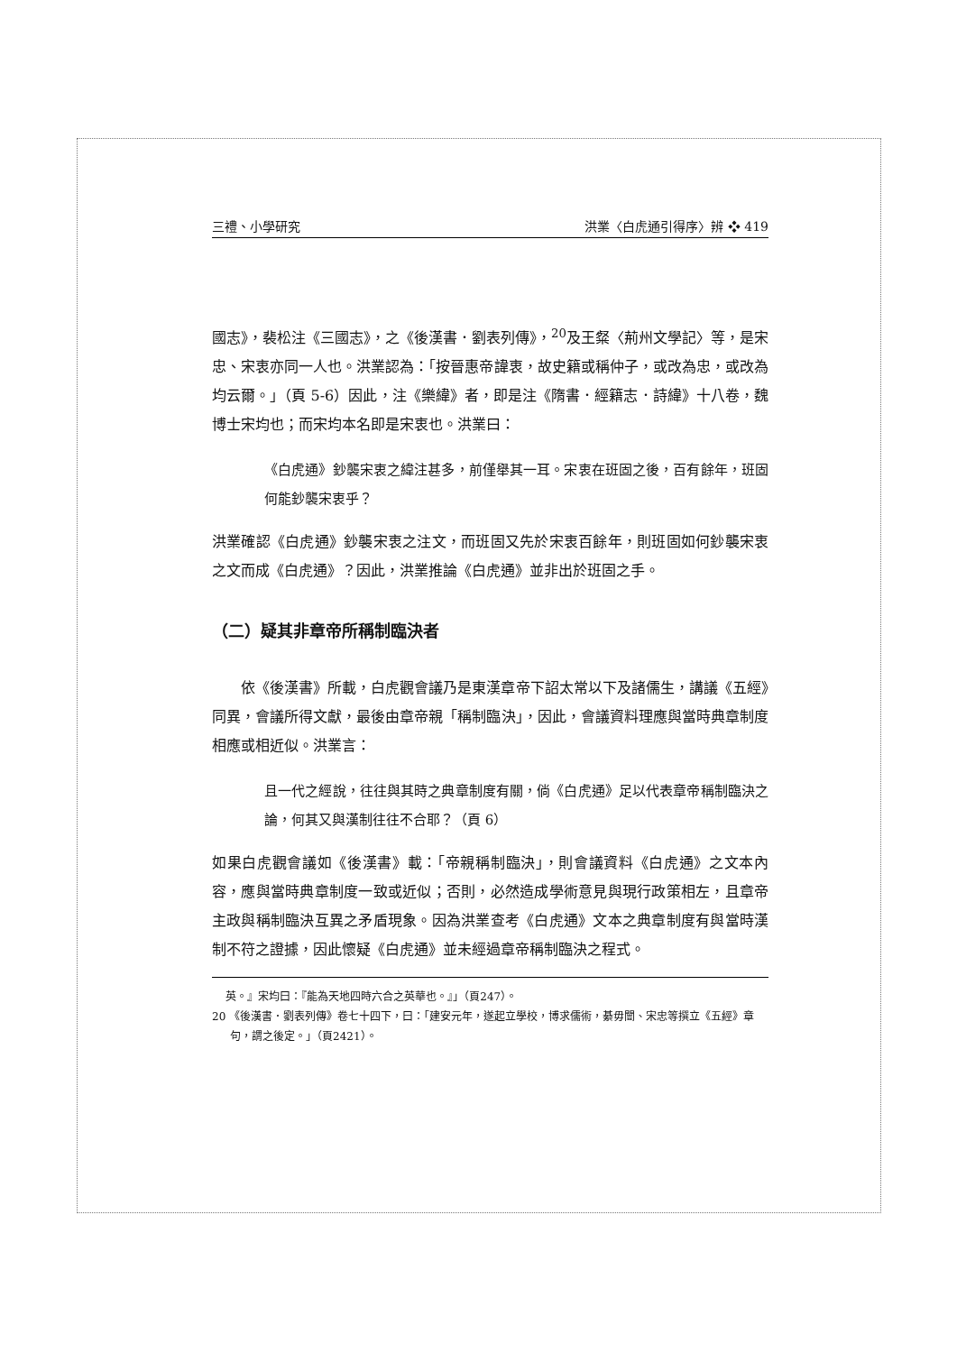三禮、小學研究 洪業〈白虎通引得序〉辨 ❖ 419
國志》，裴松注《三國志》，之《後漢書．劉表列傳》，<sup>20</sup>及王粲〈荊州文學記〉等，是宋忠、宋衷亦同一人也。洪業認為：「按晉惠帝諱衷，故史籍或稱仲子，或改為忠，或改為均云爾。」（頁 5-6）因此，注《樂緯》者，即是注《隋書．經籍志．詩緯》十八卷，魏博士宋均也；而宋均本名即是宋衷也。洪業曰：
《白虎通》鈔襲宋衷之緯注甚多，前僅舉其一耳。宋衷在班固之後，百有餘年，班固何能鈔襲宋衷乎？
洪業確認《白虎通》鈔襲宋衷之注文，而班固又先於宋衷百餘年，則班固如何鈔襲宋衷之文而成《白虎通》？因此，洪業推論《白虎通》並非出於班固之手。
（二）疑其非章帝所稱制臨決者
依《後漢書》所載，白虎觀會議乃是東漢章帝下詔太常以下及諸儒生，講議《五經》同異，會議所得文獻，最後由章帝親「稱制臨決」，因此，會議資料理應與當時典章制度相應或相近似。洪業言：
且一代之經說，往往與其時之典章制度有關，倘《白虎通》足以代表章帝稱制臨決之論，何其又與漢制往往不合耶？（頁 6）
如果白虎觀會議如《後漢書》載：「帝親稱制臨決」，則會議資料《白虎通》之文本內容，應與當時典章制度一致或近似；否則，必然造成學術意見與現行政策相左，且章帝主政與稱制臨決互異之矛盾現象。因為洪業查考《白虎通》文本之典章制度有與當時漢制不符之證據，因此懷疑《白虎通》並未經過章帝稱制臨決之程式。
英。』宋均曰：『能為天地四時六合之英華也。』」（頁247）。
20 《後漢書．劉表列傳》卷七十四下，曰：「建安元年，遂起立學校，博求儒術，綦毋闓、宋忠等撰立《五經》章句，謂之後定。」（頁2421）。